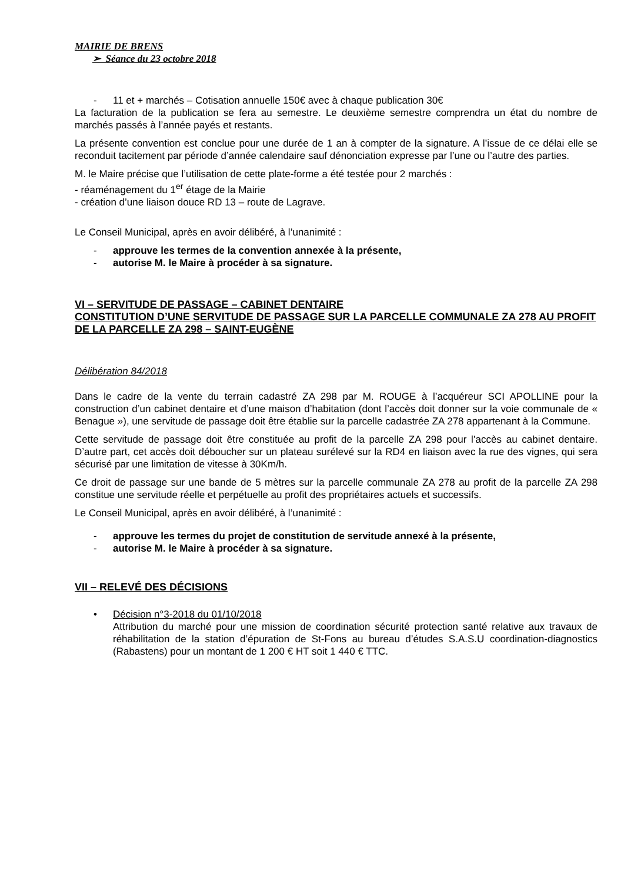MAIRIE DE BRENS
➢ Séance du 23 octobre 2018
- 11 et + marchés – Cotisation annuelle 150€ avec à chaque publication 30€
La facturation de la publication se fera au semestre. Le deuxième semestre comprendra un état du nombre de marchés passés à l’année payés et restants.
La présente convention est conclue pour une durée de 1 an à compter de la signature. A l’issue de ce délai elle se reconduit tacitement par période d’année calendaire sauf dénonciation expresse par l’une ou l’autre des parties.
M. le Maire précise que l’utilisation de cette plate-forme a été testée pour 2 marchés :
- réaménagement du 1<sup>er</sup> étage de la Mairie
- création d’une liaison douce RD 13 – route de Lagrave.
Le Conseil Municipal, après en avoir délibéré, à l’unanimité :
- approuve les termes de la convention annexée à la présente,
- autorise M. le Maire à procéder à sa signature.
VI – SERVITUDE DE PASSAGE – CABINET DENTAIRE
CONSTITUTION D’UNE SERVITUDE DE PASSAGE SUR LA PARCELLE COMMUNALE ZA 278 AU PROFIT DE LA PARCELLE ZA 298 – SAINT-EUGÈNE
Délibération 84/2018
Dans le cadre de la vente du terrain cadastré ZA 298 par M. ROUGE à l’acquéreur SCI APOLLINE pour la construction d’un cabinet dentaire et d’une maison d’habitation (dont l’accès doit donner sur la voie communale de « Benague »), une servitude de passage doit être établie sur la parcelle cadastrée ZA 278 appartenant à la Commune.
Cette servitude de passage doit être constituée au profit de la parcelle ZA 298 pour l’accès au cabinet dentaire. D’autre part, cet accès doit déboucher sur un plateau surélevé sur la RD4 en liaison avec la rue des vignes, qui sera sécurisé par une limitation de vitesse à 30Km/h.
Ce droit de passage sur une bande de 5 mètres sur la parcelle communale ZA 278 au profit de la parcelle ZA 298 constitue une servitude réelle et perpétuelle au profit des propriétaires actuels et successifs.
Le Conseil Municipal, après en avoir délibéré, à l’unanimité :
- approuve les termes du projet de constitution de servitude annexé à la présente,
- autorise M. le Maire à procéder à sa signature.
VII – RELEVÉ DES DÉCISIONS
• Décision n°3-2018 du 01/10/2018
Attribution du marché pour une mission de coordination sécurité protection santé relative aux travaux de réhabilitation de la station d’épuration de St-Fons au bureau d’études S.A.S.U coordination-diagnostics (Rabastens) pour un montant de 1 200 € HT soit 1 440 € TTC.